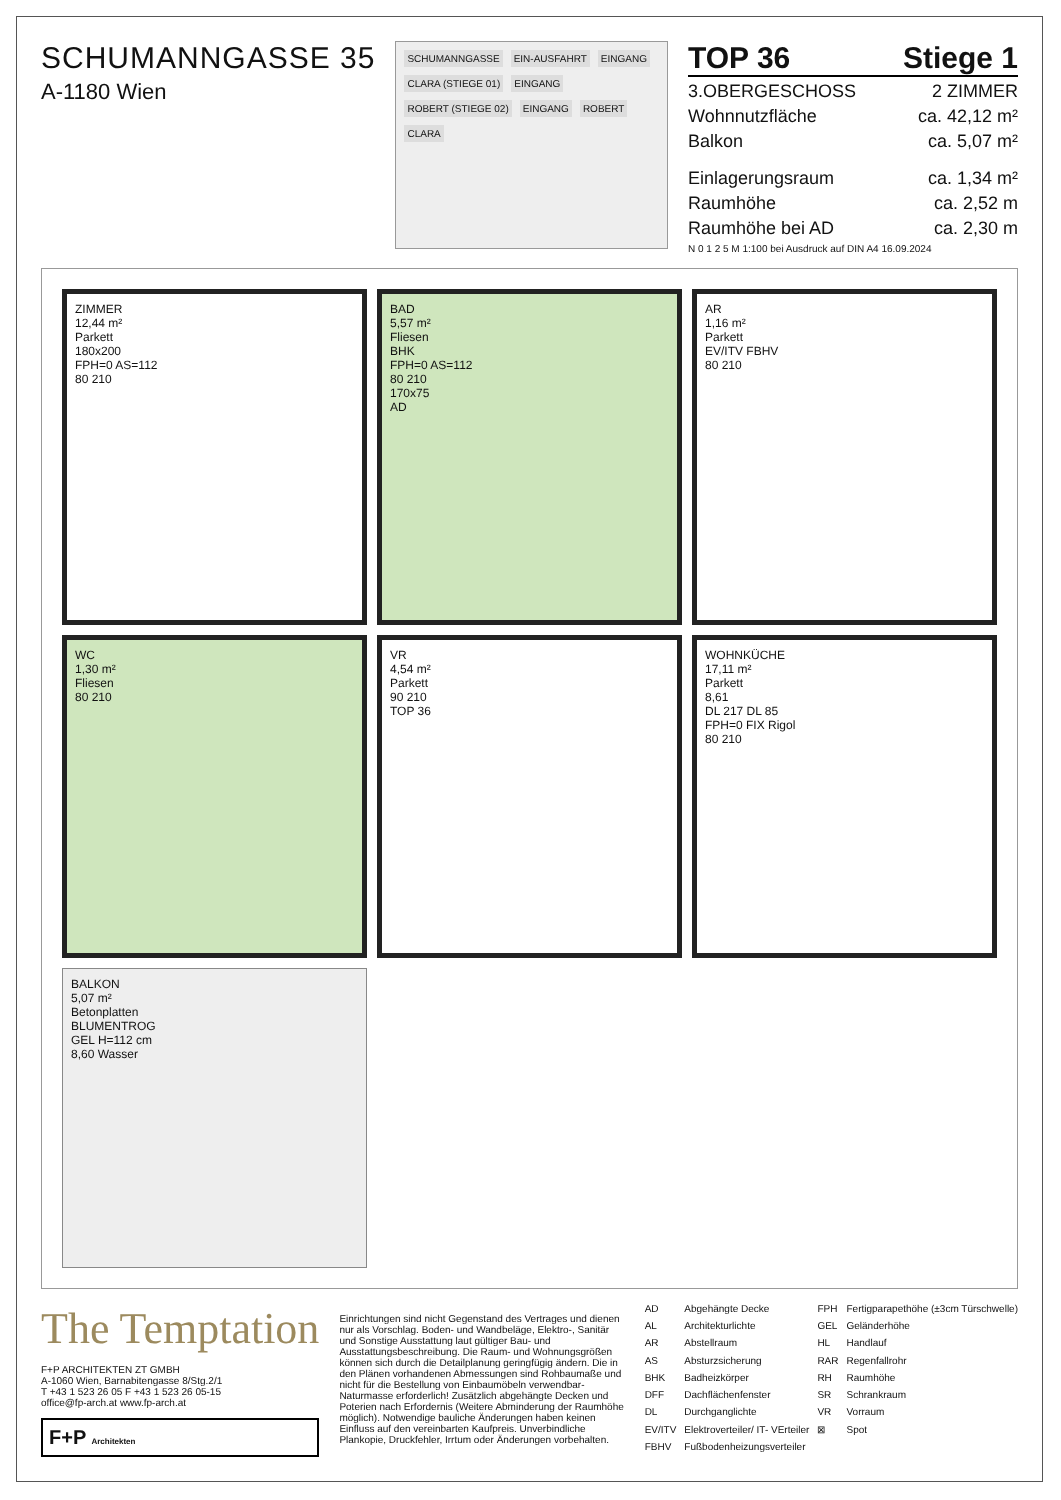SCHUMANNGASSE 35
A-1180 Wien
SCHUMANNGASSE EIN-AUSFAHRT EINGANG CLARA (STIEGE 01) EINGANG ROBERT (STIEGE 02) EINGANG ROBERT CLARA
TOP 36 Stiege 1
3.OBERGESCHOSS 2 ZIMMER
Wohnnutzfläche ca. 42,12 m²
Balkon ca. 5,07 m²
Einlagerungsraum ca. 1,34 m²
Raumhöhe ca. 2,52 m
Raumhöhe bei AD ca. 2,30 m
N 0 1 2 5 M 1:100 bei Ausdruck auf DIN A4 16.09.2024
ZIMMER
12,44 m²
Parkett
180x200
FPH=0 AS=112
80 210
BAD
5,57 m²
Fliesen
BHK
FPH=0 AS=112
80 210
170x75
AD
AR
1,16 m²
Parkett
EV/ITV FBHV
80 210
WC
1,30 m²
Fliesen
80 210
VR
4,54 m²
Parkett
90 210
TOP 36
WOHNKÜCHE
17,11 m²
Parkett
8,61
DL 217 DL 85
FPH=0 FIX Rigol
80 210
BALKON
5,07 m²
Betonplatten
BLUMENTROG
GEL H=112 cm
8,60 Wasser
The Temptation
F+P ARCHITEKTEN ZT GMBH
A-1060 Wien, Barnabitengasse 8/Stg.2/1
T +43 1 523 26 05 F +43 1 523 26 05-15
office@fp-arch.at www.fp-arch.at
F+P Architekten
Einrichtungen sind nicht Gegenstand des Vertrages und dienen nur als Vorschlag. Boden- und Wandbeläge, Elektro-, Sanitär und Sonstige Ausstattung laut gültiger Bau- und Ausstattungsbeschreibung. Die Raum- und Wohnungsgrößen können sich durch die Detailplanung geringfügig ändern. Die in den Plänen vorhandenen Abmessungen sind Rohbaumaße und nicht für die Bestellung von Einbaumöbeln verwendbar-Naturmasse erforderlich! Zusätzlich abgehängte Decken und Poterien nach Erfordernis (Weitere Abminderung der Raumhöhe möglich). Notwendige bauliche Änderungen haben keinen Einfluss auf den vereinbarten Kaufpreis. Unverbindliche Plankopie, Druckfehler, Irrtum oder Änderungen vorbehalten.
AD Abgehängte Decke FPH Fertigparapethöhe (±3cm Türschwelle) AL Architekturlichte GEL Geländerhöhe AR Abstellraum HL Handlauf AS Absturzsicherung RAR Regenfallrohr BHK Badheizkörper RH Raumhöhe DFF Dachflächenfenster SR Schrankraum DL Durchganglichte VR Vorraum EV/ITV Elektroverteiler/ IT- VErteiler ⊠ Spot FBHV Fußbodenheizungsverteiler